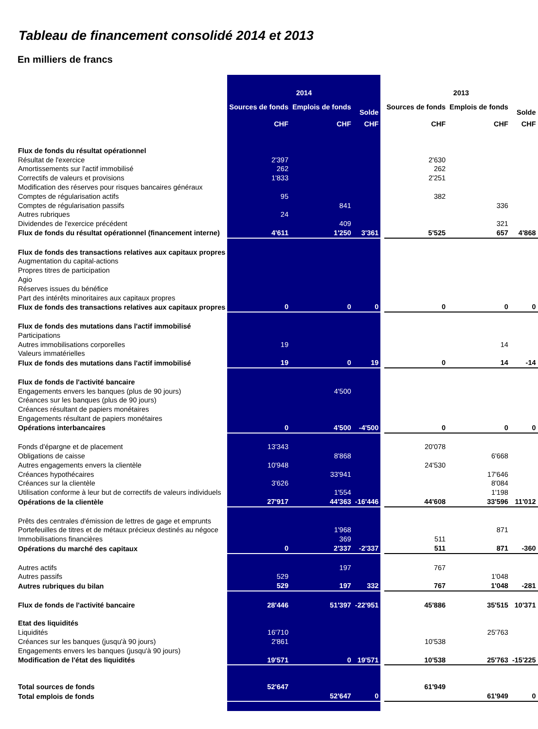Tableau de financement consolidé 2014 et 2013
En milliers de francs
| | 2014 | | | | 2013 | | |
| | Sources de fonds | Emplois de fonds | Solde | | Sources de fonds | Emplois de fonds | Solde |
| | CHF | CHF | CHF | | CHF | CHF | CHF |
| Flux de fonds du résultat opérationnel | | | | | | | |
| Résultat de l'exercice | 2'397 | | | | 2'630 | | |
| Amortissements sur l'actif immobilisé | 262 | | | | 262 | | |
| Correctifs de valeurs et provisions | 1'833 | | | | 2'251 | | |
| Modification des réserves pour risques bancaires généraux | | | | | | | |
| Comptes de régularisation actifs | 95 | | | | 382 | | |
| Comptes de régularisation passifs | | 841 | | | | 336 | |
| Autres rubriques | 24 | | | | | | |
| Dividendes de l'exercice précédent | | 409 | | | | 321 | |
| Flux de fonds du résultat opérationnel (financement interne) | 4'611 | 1'250 | 3'361 | | 5'525 | 657 | 4'868 |
| Flux de fonds des transactions relatives aux capitaux propres | | | | | | | |
| Augmentation du capital-actions | | | | | | | |
| Propres titres de participation | | | | | | | |
| Agio | | | | | | | |
| Réserves issues du bénéfice | | | | | | | |
| Part des intérêts minoritaires aux capitaux propres | | | | | | | |
| Flux de fonds des transactions relatives aux capitaux propres | 0 | 0 | 0 | | 0 | 0 | 0 |
| Flux de fonds des mutations dans l'actif immobilisé | | | | | | | |
| Participations | | | | | | | |
| Autres immobilisations corporelles | 19 | | | | | 14 | |
| Valeurs immatérielles | | | | | | | |
| Flux de fonds des mutations dans l'actif immobilisé | 19 | 0 | 19 | | 0 | 14 | -14 |
| Flux de fonds de l'activité bancaire | | | | | | | |
| Engagements envers les banques (plus de 90 jours) | | 4'500 | | | | | |
| Créances sur les banques (plus de 90 jours) | | | | | | | |
| Créances résultant de papiers monétaires | | | | | | | |
| Engagements résultant de papiers monétaires | | | | | | | |
| Opérations interbancaires | 0 | 4'500 | -4'500 | | 0 | 0 | 0 |
| Fonds d'épargne et de placement | 13'343 | | | | 20'078 | | |
| Obligations de caisse | | 8'868 | | | | 6'668 | |
| Autres engagements envers la clientèle | 10'948 | | | | 24'530 | | |
| Créances hypothécaires | | 33'941 | | | | 17'646 | |
| Créances sur la clientèle | 3'626 | | | | | 8'084 | |
| Utilisation conforme à leur but de correctifs de valeurs individuels | | 1'554 | | | | 1'198 | |
| Opérations de la clientèle | 27'917 | 44'363 | -16'446 | | 44'608 | 33'596 | 11'012 |
| Prêts des centrales d'émission de lettres de gage et emprunts | | | | | | | |
| Portefeuilles de titres et de métaux précieux destinés au négoce | | 1'968 | | | | 871 | |
| Immobilisations financières | | 369 | | | 511 | | |
| Opérations du marché des capitaux | 0 | 2'337 | -2'337 | | 511 | 871 | -360 |
| Autres actifs | | 197 | | | 767 | | |
| Autres passifs | 529 | | | | | 1'048 | |
| Autres rubriques du bilan | 529 | 197 | 332 | | 767 | 1'048 | -281 |
| Flux de fonds de l'activité bancaire | 28'446 | 51'397 | -22'951 | | 45'886 | 35'515 | 10'371 |
| Etat des liquidités | | | | | | | |
| Liquidités | 16'710 | | | | | 25'763 | |
| Créances sur les banques (jusqu'à 90 jours) | 2'861 | | | | 10'538 | | |
| Engagements envers les banques (jusqu'à 90 jours) | | | | | | | |
| Modification de l'état des liquidités | 19'571 | 0 | 19'571 | | 10'538 | 25'763 | -15'225 |
| Total sources de fonds | 52'647 | | | | 61'949 | | |
| Total emplois de fonds | | 52'647 | 0 | | | 61'949 | 0 |